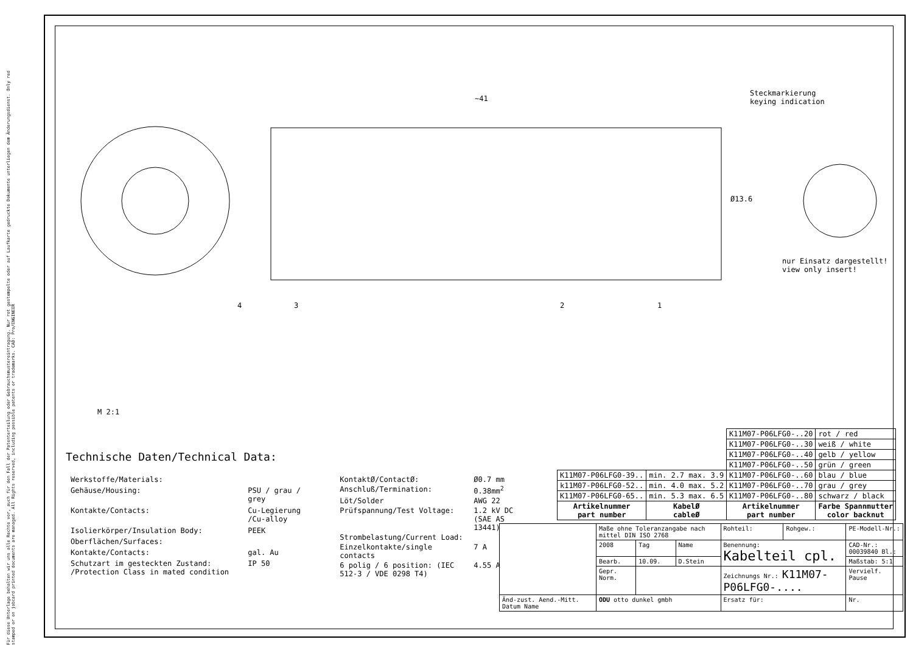Für diese Unterlage behalten wir uns alle Rechte vor, auch für den Fall der Patenterteilung oder Gebrauchsmustereintragung. Nur rot gestempelte oder auf Laufkarte gedruckte Dokumente unterliegen dem Änderungsdienst. Only red stamped or on jobcard printed documents are managed. All Rights reserved, including possible patents or trademarks. CAD: Pro/ENGINEER
~41
Steckmarkierung
keying indication
Ø13.6
nur Einsatz dargestellt!
view only insert!
4 3 2 1
M 2:1
Technische Daten/Technical Data:
| Werkstoffe/Materials: | |
| Gehäuse/Housing: | PSU / grau / grey |
| Kontakte/Contacts: | Cu-Legierung /Cu-alloy |
| Isolierkörper/Insulation Body: | PEEK |
| Oberflächen/Surfaces: | |
| Kontakte/Contacts: | gal. Au |
| Schutzart im gesteckten Zustand: /Protection Class in mated condition | IP 50 |
| KontaktØ/ContactØ: | Ø0.7 mm |
| Anschluß/Termination: | 0.38mm<sup>2</sup> |
| Löt/Solder | AWG 22 |
| Prüfspannung/Test Voltage: | 1.2 kV DC (SAE AS 13441) |
| Strombelastung/Current Load: | |
| Einzelkontakte/single contacts | 7 A |
| 6 polig / 6 position: (IEC 512-3 / VDE 0298 T4) | 4.55 A |
| | | K11M07-P06LFG0-..20 | rot / red |
| | | K11M07-P06LFG0-..30 | weiß / white |
| | | K11M07-P06LFG0-..40 | gelb / yellow |
| | | K11M07-P06LFG0-..50 | grün / green |
| K11M07-P06LFG0-39.. | min. 2.7 max. 3.9 | K11M07-P06LFG0-..60 | blau / blue |
| k11M07-P06LFG0-52.. | min. 4.0 max. 5.2 | K11M07-P06LFG0-..70 | grau / grey |
| K11M07-P06LFG0-65.. | min. 5.3 max. 6.5 | K11M07-P06LFG0-..80 | schwarz / black |
| Artikelnummer part number | KabelØ cableØ | Artikelnummer part number | Farbe Spannmutter color backnut |
| | Maße ohne Toleranzangabe nach mittel DIN ISO 2768 | | | Rohteil: | Rohgew.: | PE-Modell-Nr.: |
| | 2008 | Tag | Name | Benennung: Kabelteil cpl. | | CAD-Nr.: 00039840 Bl.: |
| | Bearb. | 10.09. | D.Stein | | | Maßstab: 5:1 |
| | Gepr. Norm. | | | Zeichnungs Nr.: K11M07-P06LFG0-.... | | Vervielf. Pause |
| Änd-zust. Aend.-Mitt. Datum Name | ODU otto dunkel gmbh | | | Ersatz für: | | Nr. |